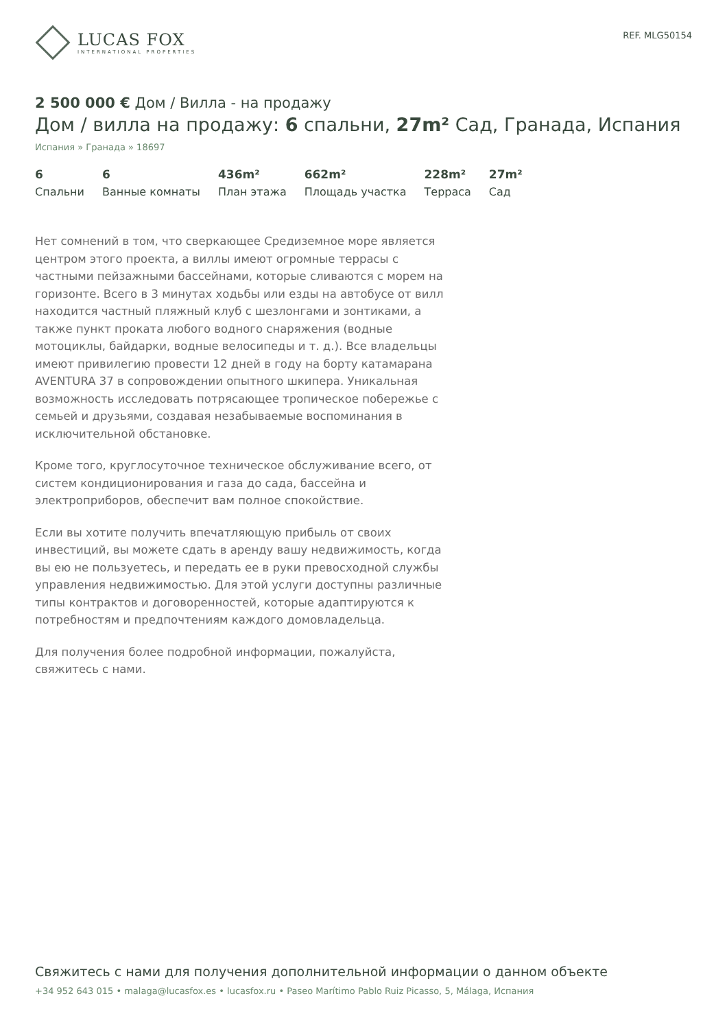LUCAS FOX
INTERNATIONAL PROPERTIES
REF. MLG50154
2 500 000 € Дом / Вилла - на продажу
Дом / вилла на продажу: 6 спальни, 27m² Сад, Гранада, Испания
Испания » Гранада » 18697
6
Спальни
6
Ванные комнаты
436m²
План этажа
662m²
Площадь участка
228m²
Терраса
27m²
Сад
Нет сомнений в том, что сверкающее Средиземное море является центром этого проекта, а виллы имеют огромные террасы с частными пейзажными бассейнами, которые сливаются с морем на горизонте. Всего в 3 минутах ходьбы или езды на автобусе от вилл находится частный пляжный клуб с шезлонгами и зонтиками, а также пункт проката любого водного снаряжения (водные мотоциклы, байдарки, водные велосипеды и т. д.). Все владельцы имеют привилегию провести 12 дней в году на борту катамарана AVENTURA 37 в сопровождении опытного шкипера. Уникальная возможность исследовать потрясающее тропическое побережье с семьей и друзьями, создавая незабываемые воспоминания в исключительной обстановке.
Кроме того, круглосуточное техническое обслуживание всего, от систем кондиционирования и газа до сада, бассейна и электроприборов, обеспечит вам полное спокойствие.
Если вы хотите получить впечатляющую прибыль от своих инвестиций, вы можете сдать в аренду вашу недвижимость, когда вы ею не пользуетесь, и передать ее в руки превосходной службы управления недвижимостью. Для этой услуги доступны различные типы контрактов и договоренностей, которые адаптируются к потребностям и предпочтениям каждого домовладельца.
Для получения более подробной информации, пожалуйста, свяжитесь с нами.
Свяжитесь с нами для получения дополнительной информации о данном объекте
+34 952 643 015 • malaga@lucasfox.es • lucasfox.ru • Paseo Marítimo Pablo Ruiz Picasso, 5, Málaga, Испания